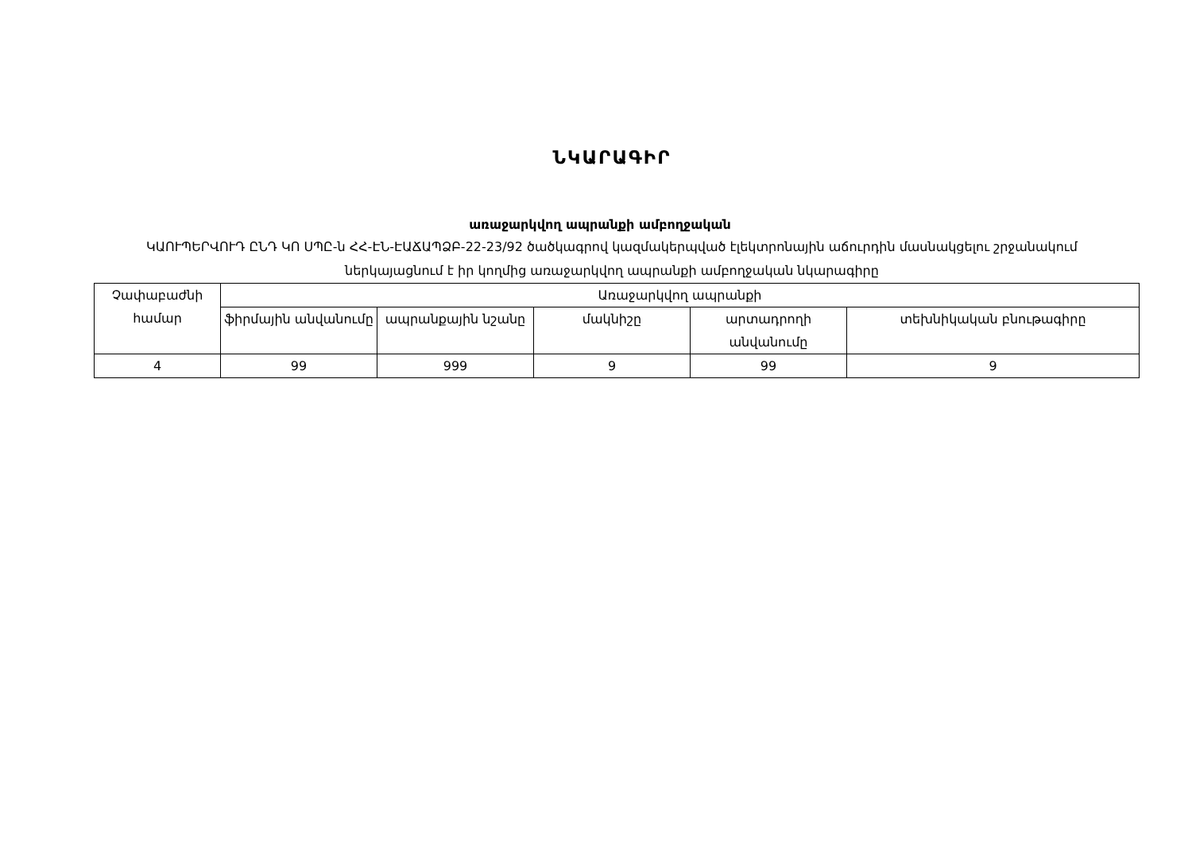ՆԿԱՐԱԳԻՐ
առաջարկվող ապրանքի ամբողջական
ԿԱՈՒՊԵՐՎՈՒԴ ԸՆԴ ԿՈ ՍՊԸ-ն ՀՀ-ԷՆ-ԷԱՃԱՊՁԲ-22-23/92 ծածկագրով կազմակերպված էլեկտրոնային աճուրդին մասնակցելու շրջանակում ներկայացնում է իր կողմից առաջարկվող ապրանքի ամբողջական նկարագիրը
| Չափաբաժնի համար | Առաջարկվող ապրանքի | | | | |
| --- | --- | --- | --- | --- | --- |
| | ֆիրմային անվանումը | ապրանքային նշանը | մակնիշը | արտադրողի անվանումը | տեխնիկական բնութագիրը |
| 4 | 99 | 999 | 9 | 99 | 9 |